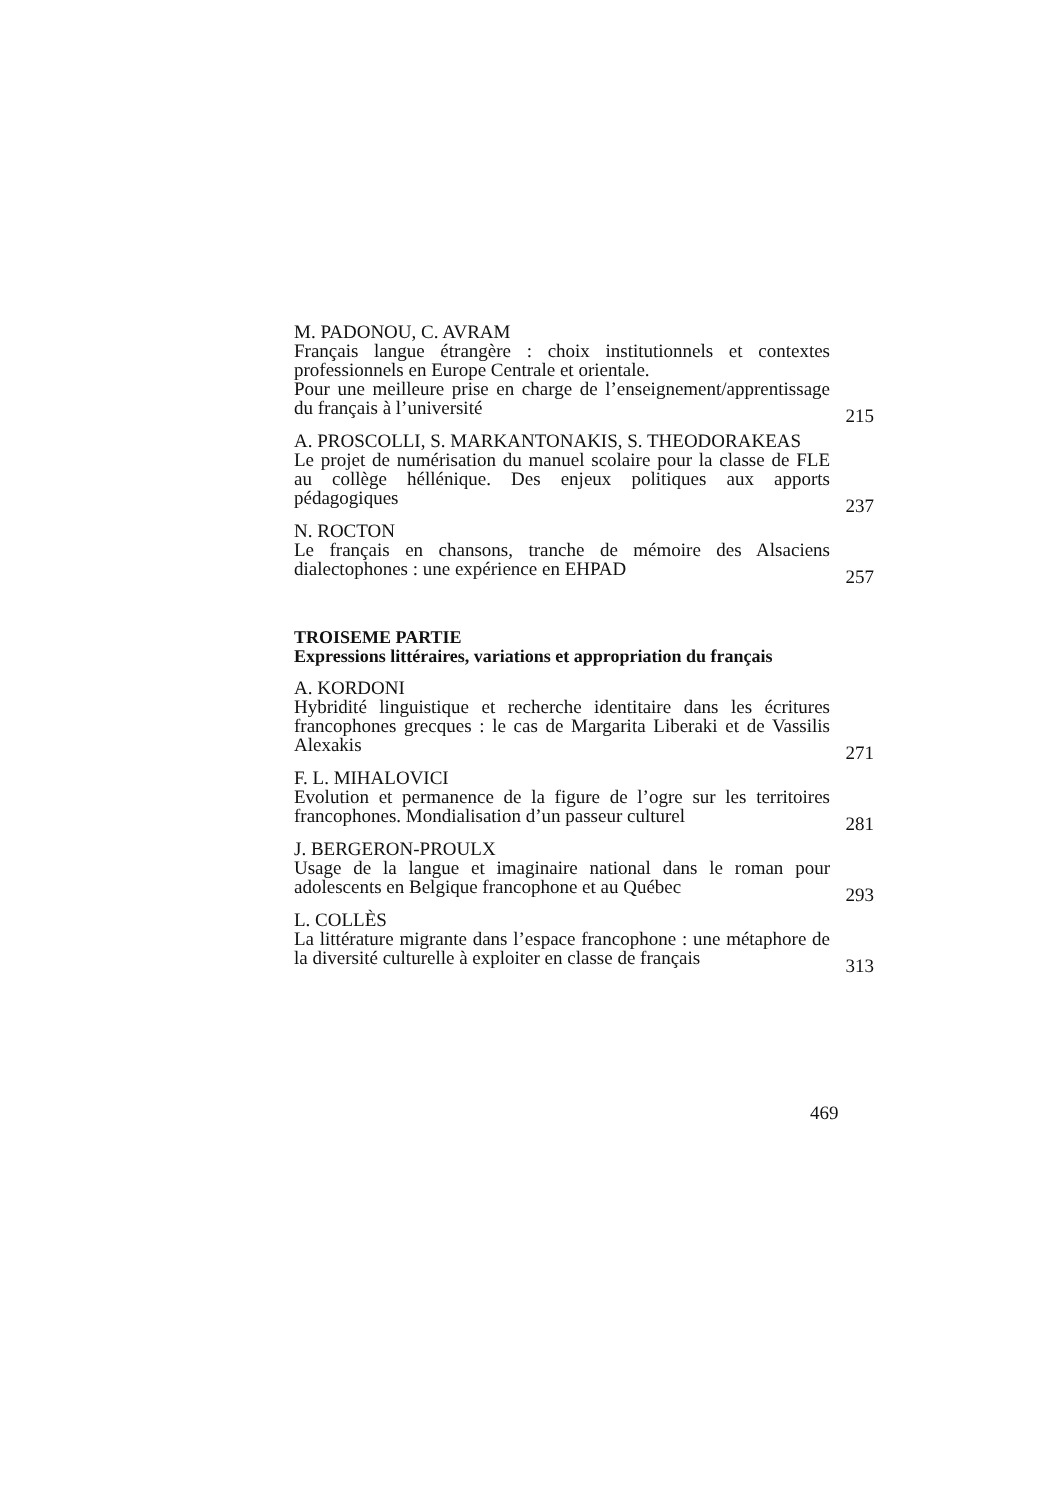M. PADONOU, C. AVRAM
Français langue étrangère : choix institutionnels et contextes professionnels en Europe Centrale et orientale.
Pour une meilleure prise en charge de l’enseignement/apprentissage du français à l’université
215
A. PROSCOLLI, S. MARKANTONAKIS, S. THEODORAKEAS
Le projet de numérisation du manuel scolaire pour la classe de FLE au collège héllénique. Des enjeux politiques aux apports pédagogiques
237
N. ROCTON
Le français en chansons, tranche de mémoire des Alsaciens dialectophones : une expérience en EHPAD
257
TROISEME PARTIE
Expressions littéraires, variations et appropriation du français
A. KORDONI
Hybridité linguistique et recherche identitaire dans les écritures francophones grecques : le cas de Margarita Liberaki et de Vassilis Alexakis
271
F. L. MIHALOVICI
Evolution et permanence de la figure de l’ogre sur les territoires francophones. Mondialisation d’un passeur culturel
281
J. BERGERON-PROULX
Usage de la langue et imaginaire national dans le roman pour adolescents en Belgique francophone et au Québec
293
L. COLLÈS
La littérature migrante dans l’espace francophone : une métaphore de la diversité culturelle à exploiter en classe de français
313
469